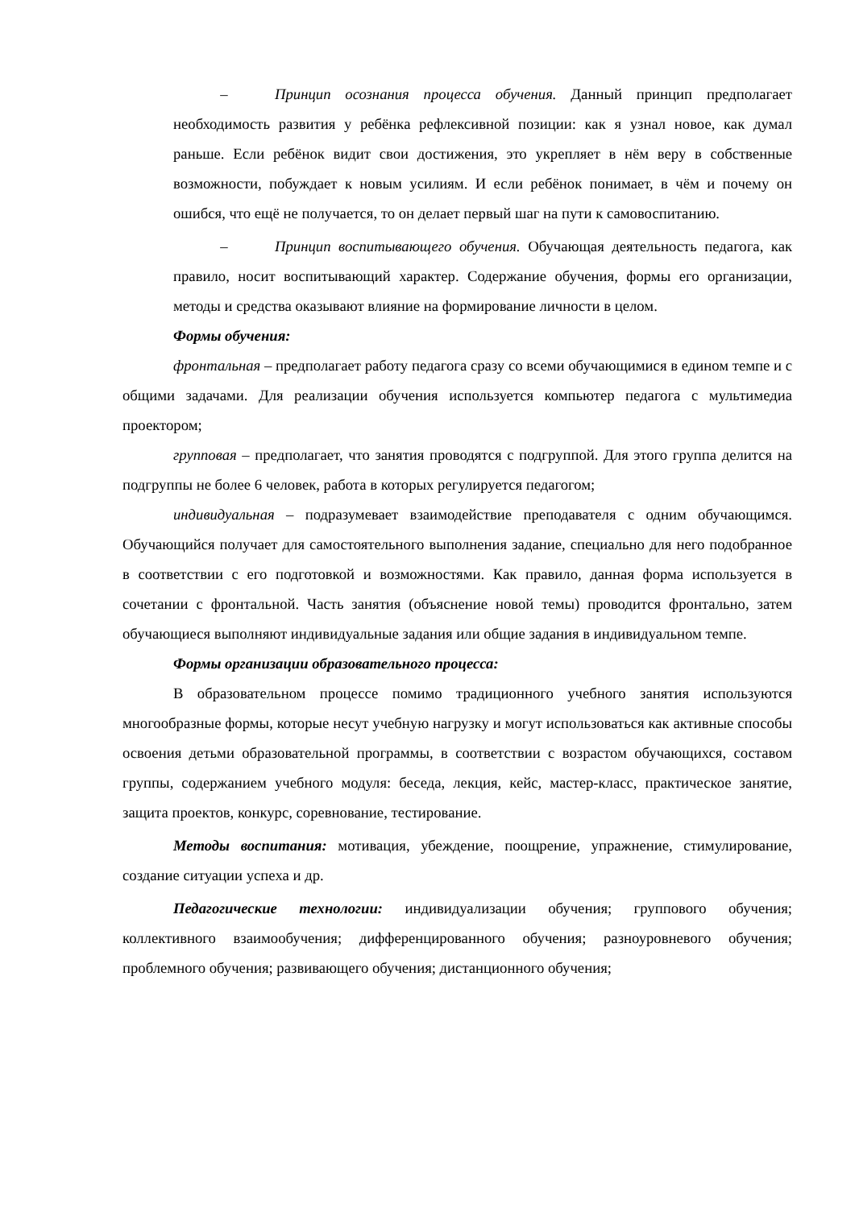– Принцип осознания процесса обучения. Данный принцип предполагает необходимость развития у ребёнка рефлексивной позиции: как я узнал новое, как думал раньше. Если ребёнок видит свои достижения, это укрепляет в нём веру в собственные возможности, побуждает к новым усилиям. И если ребёнок понимает, в чём и почему он ошибся, что ещё не получается, то он делает первый шаг на пути к самовоспитанию.
– Принцип воспитывающего обучения. Обучающая деятельность педагога, как правило, носит воспитывающий характер. Содержание обучения, формы его организации, методы и средства оказывают влияние на формирование личности в целом.
Формы обучения:
фронтальная – предполагает работу педагога сразу со всеми обучающимися в едином темпе и с общими задачами. Для реализации обучения используется компьютер педагога с мультимедиа проектором;
групповая – предполагает, что занятия проводятся с подгруппой. Для этого группа делится на подгруппы не более 6 человек, работа в которых регулируется педагогом;
индивидуальная – подразумевает взаимодействие преподавателя с одним обучающимся. Обучающийся получает для самостоятельного выполнения задание, специально для него подобранное в соответствии с его подготовкой и возможностями. Как правило, данная форма используется в сочетании с фронтальной. Часть занятия (объяснение новой темы) проводится фронтально, затем обучающиеся выполняют индивидуальные задания или общие задания в индивидуальном темпе.
Формы организации образовательного процесса:
В образовательном процессе помимо традиционного учебного занятия используются многообразные формы, которые несут учебную нагрузку и могут использоваться как активные способы освоения детьми образовательной программы, в соответствии с возрастом обучающихся, составом группы, содержанием учебного модуля: беседа, лекция, кейс, мастер-класс, практическое занятие, защита проектов, конкурс, соревнование, тестирование.
Методы воспитания: мотивация, убеждение, поощрение, упражнение, стимулирование, создание ситуации успеха и др.
Педагогические технологии: индивидуализации обучения; группового обучения; коллективного взаимообучения; дифференцированного обучения; разноуровневого обучения; проблемного обучения; развивающего обучения; дистанционного обучения;